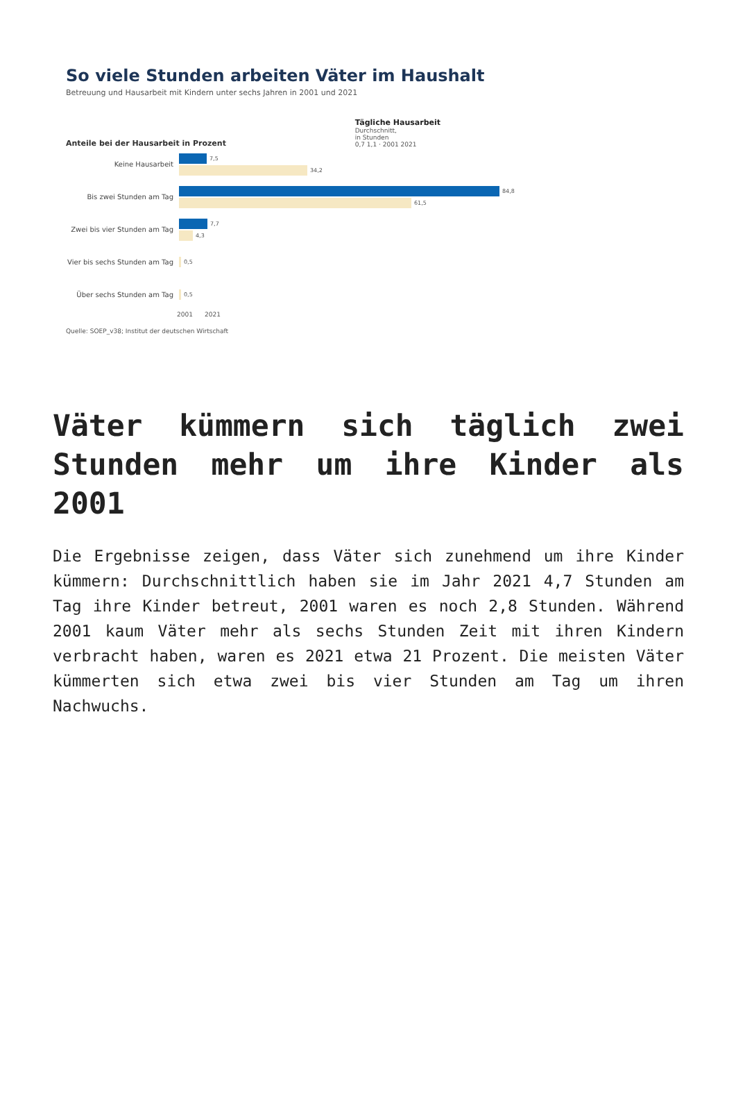So viele Stunden arbeiten Väter im Haushalt
Betreuung und Hausarbeit mit Kindern unter sechs Jahren in 2001 und 2021
Anteile bei der Hausarbeit in Prozent
Tägliche Hausarbeit
Durchschnitt,
in Stunden
0,7 1,1 · 2001 2021
Keine Hausarbeit
7,5
34,2
Bis zwei Stunden am Tag
84,8
61,5
Zwei bis vier Stunden am Tag
7,7
4,3
Vier bis sechs Stunden am Tag
0,5
Über sechs Stunden am Tag
0,5
2001 2021
Quelle: SOEP_v38; Institut der deutschen Wirtschaft
Väter kümmern sich täglich zwei Stunden mehr um ihre Kinder als 2001
Die Ergebnisse zeigen, dass Väter sich zunehmend um ihre Kinder kümmern: Durchschnittlich haben sie im Jahr 2021 4,7 Stunden am Tag ihre Kinder betreut, 2001 waren es noch 2,8 Stunden. Während 2001 kaum Väter mehr als sechs Stunden Zeit mit ihren Kindern verbracht haben, waren es 2021 etwa 21 Prozent. Die meisten Väter kümmerten sich etwa zwei bis vier Stunden am Tag um ihren Nachwuchs.